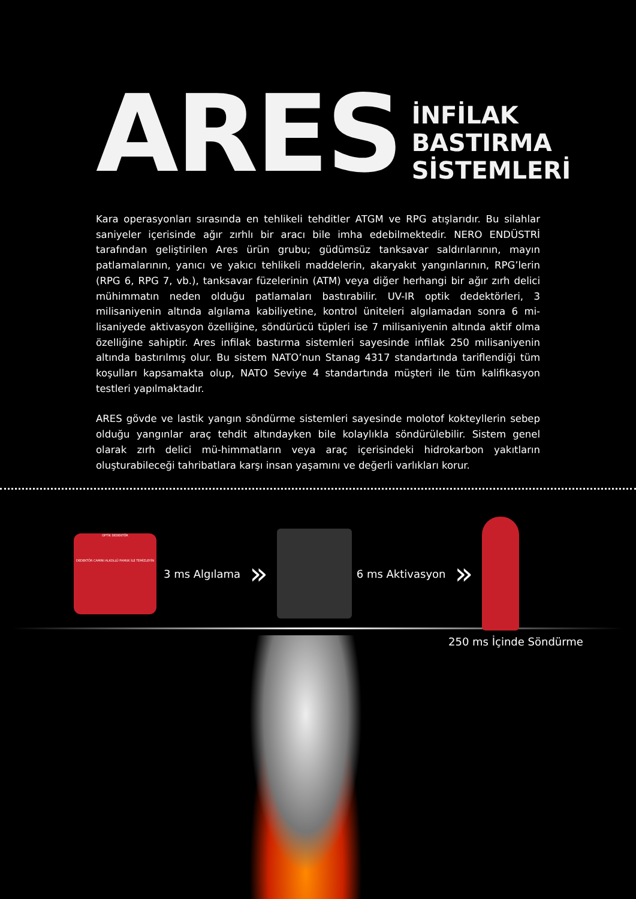ARES
İNFİLAK
BASTIRMA
SİSTEMLERİ
Kara operasyonları sırasında en tehlikeli tehditler ATGM ve RPG atışlarıdır. Bu silahlar saniyeler içerisinde ağır zırhlı bir aracı bile imha edebilmektedir. NERO ENDÜSTRİ tarafından geliştirilen Ares ürün grubu; güdümsüz tanksavar saldırılarının, mayın patlamalarının, yanıcı ve yakıcı tehlikeli maddelerin, akaryakıt yangınlarının, RPG’lerin (RPG 6, RPG 7, vb.), tanksavar füzelerinin (ATM) veya diğer herhangi bir ağır zırh delici mühimmatın neden olduğu patlamaları bastırabilir. UV-IR optik dedektörleri, 3 milisaniyenin altında algılama kabiliyetine, kontrol üniteleri algılamadan sonra 6 mi-lisaniyede aktivasyon özelliğine, söndürücü tüpleri ise 7 milisaniyenin altında aktif olma özelliğine sahiptir. Ares infilak bastırma sistemleri sayesinde infilak 250 milisaniyenin altında bastırılmış olur. Bu sistem NATO’nun Stanag 4317 standartında tariflendiği tüm koşulları kapsamakta olup, NATO Seviye 4 standartında müşteri ile tüm kalifikasyon testleri yapılmaktadır.
ARES gövde ve lastik yangın söndürme sistemleri sayesinde molotof kokteyllerin sebep olduğu yangınlar araç tehdit altındayken bile kolaylıkla söndürülebilir. Sistem genel olarak zırh delici mü-himmatların veya araç içerisindeki hidrokarbon yakıtların oluşturabileceği tahribatlara karşı insan yaşamını ve değerli varlıkları korur.
OPTİK DEDEKTÖR
DEDEKTÖR CAMINI ALKOLLÜ PAMUK İLE TEMİZLEYİN
3 ms Algılama »
6 ms Aktivasyon »
250 ms İçinde Söndürme